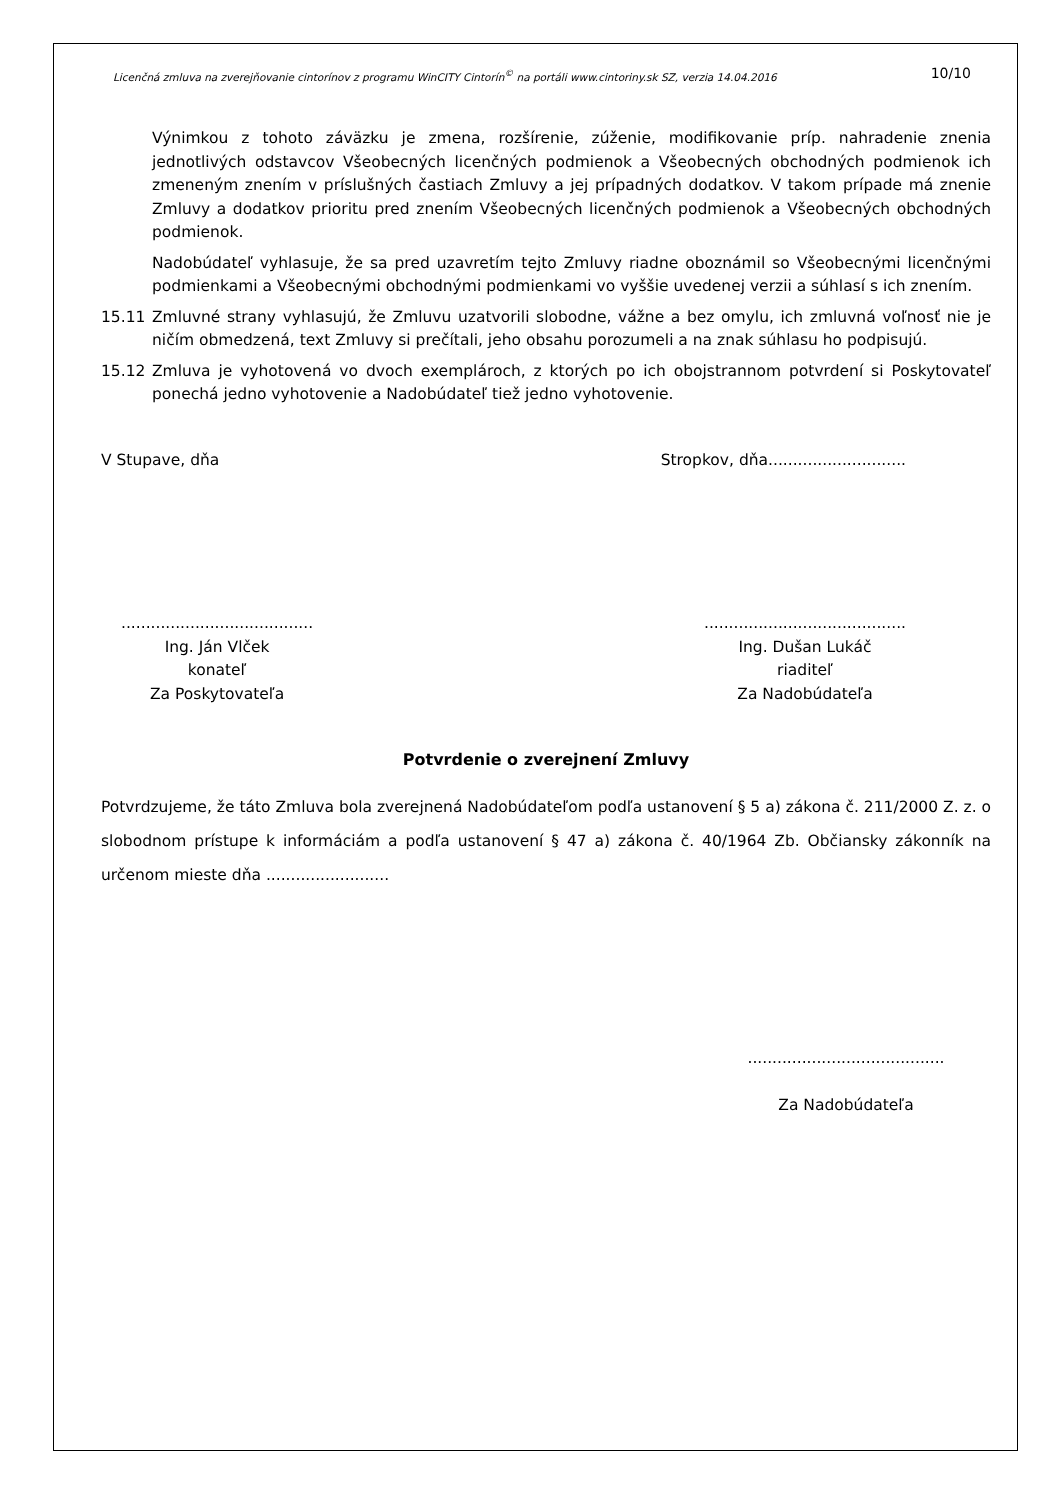Licenčná zmluva na zverejňovanie cintorínov z programu WinCITY Cintorín<sup>©</sup> na portáli www.cintoriny.sk SZ, verzia 14.04.2016 10/10
Výnimkou z tohoto záväzku je zmena, rozšírenie, zúženie, modifikovanie príp. nahradenie znenia jednotlivých odstavcov Všeobecných licenčných podmienok a Všeobecných obchodných podmienok ich zmeneným znením v príslušných častiach Zmluvy a jej prípadných dodatkov. V takom prípade má znenie Zmluvy a dodatkov prioritu pred znením Všeobecných licenčných podmienok a Všeobecných obchodných podmienok.
Nadobúdateľ vyhlasuje, že sa pred uzavretím tejto Zmluvy riadne oboznámil so Všeobecnými licenčnými podmienkami a Všeobecnými obchodnými podmienkami vo vyššie uvedenej verzii a súhlasí s ich znením.
15.11 Zmluvné strany vyhlasujú, že Zmluvu uzatvorili slobodne, vážne a bez omylu, ich zmluvná voľnosť nie je ničím obmedzená, text Zmluvy si prečítali, jeho obsahu porozumeli a na znak súhlasu ho podpisujú.
15.12 Zmluva je vyhotovená vo dvoch exemplároch, z ktorých po ich obojstrannom potvrdení si Poskytovateľ ponechá jedno vyhotovenie a Nadobúdateľ tiež jedno vyhotovenie.
V Stupave, dňa Stropkov, dňa............................
.......................................
Ing. Ján Vlček
konateľ
Za Poskytovateľa
.........................................
Ing. Dušan Lukáč
riaditeľ
Za Nadobúdateľa
Potvrdenie o zverejnení Zmluvy
Potvrdzujeme, že táto Zmluva bola zverejnená Nadobúdateľom podľa ustanovení § 5 a) zákona č. 211/2000 Z. z. o slobodnom prístupe k informáciám a podľa ustanovení § 47 a) zákona č. 40/1964 Zb. Občiansky zákonník na určenom mieste dňa .........................
........................................
Za Nadobúdateľa